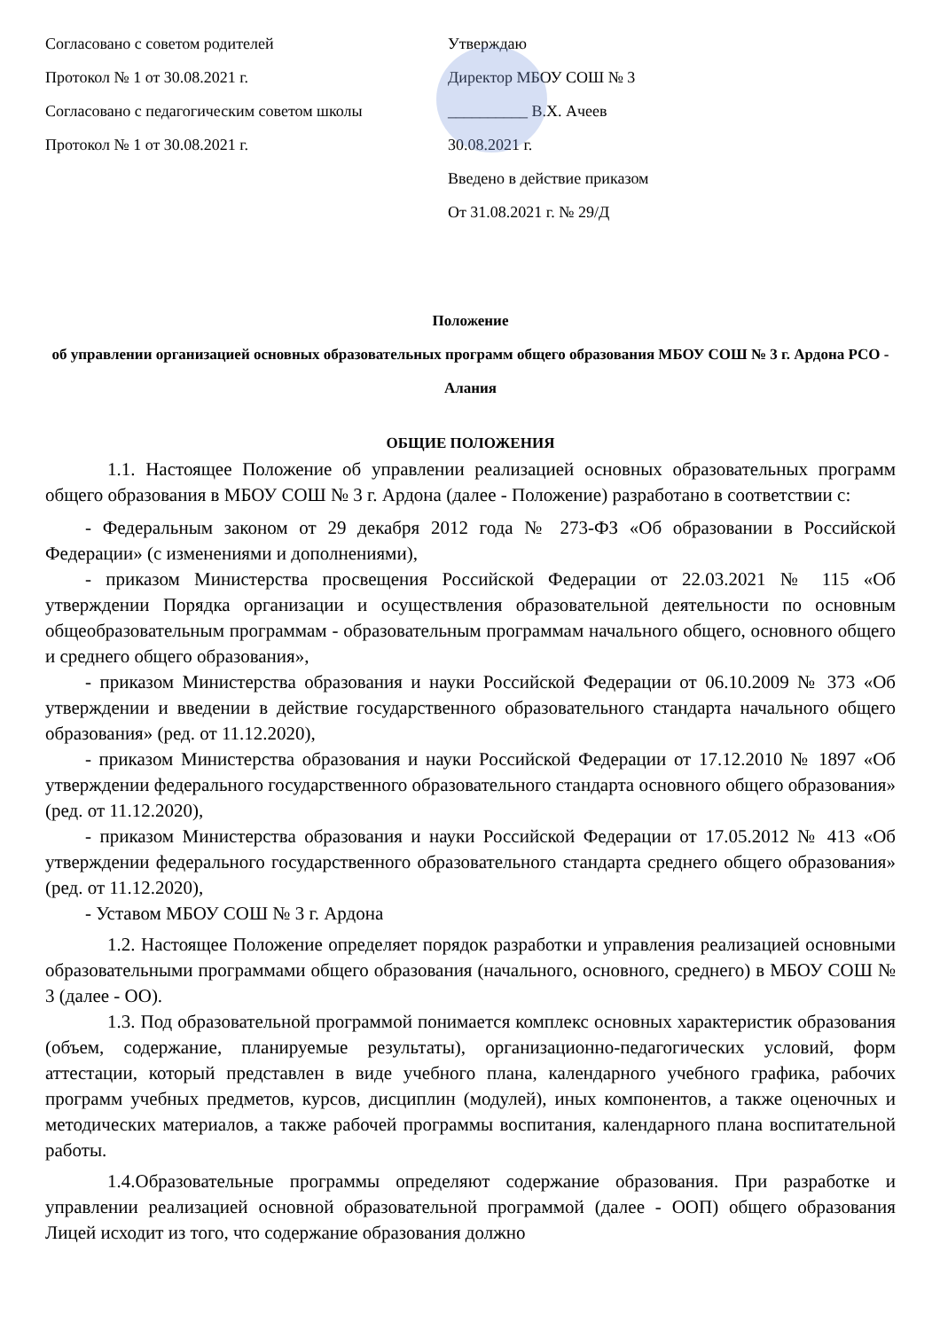Согласовано с советом родителей
Протокол № 1 от 30.08.2021 г.
Согласовано с педагогическим советом школы
Протокол № 1 от 30.08.2021 г.
Утверждаю
Директор МБОУ СОШ № 3
__________ В.Х. Ачеев
30.08.2021 г.
Введено в действие приказом
От 31.08.2021 г. № 29/Д
Положение
об управлении организацией основных образовательных программ общего образования МБОУ СОШ № 3 г. Ардона РСО - Алания
ОБЩИЕ ПОЛОЖЕНИЯ
1.1. Настоящее Положение об управлении реализацией основных образовательных программ общего образования в МБОУ СОШ № 3 г. Ардона (далее - Положение) разработано в соответствии с:
- Федеральным законом от 29 декабря 2012 года № 273-ФЗ «Об образовании в Российской Федерации» (с изменениями и дополнениями),
- приказом Министерства просвещения Российской Федерации от 22.03.2021 № 115 «Об утверждении Порядка организации и осуществления образовательной деятельности по основным общеобразовательным программам - образовательным программам начального общего, основного общего и среднего общего образования»,
- приказом Министерства образования и науки Российской Федерации от 06.10.2009 № 373 «Об утверждении и введении в действие государственного образовательного стандарта начального общего образования» (ред. от 11.12.2020),
- приказом Министерства образования и науки Российской Федерации от 17.12.2010 № 1897 «Об утверждении федерального государственного образовательного стандарта основного общего образования» (ред. от 11.12.2020),
- приказом Министерства образования и науки Российской Федерации от 17.05.2012 № 413 «Об утверждении федерального государственного образовательного стандарта среднего общего образования» (ред. от 11.12.2020),
- Уставом МБОУ СОШ № 3 г. Ардона
1.2. Настоящее Положение определяет порядок разработки и управления реализацией основными образовательными программами общего образования (начального, основного, среднего) в МБОУ СОШ № 3 (далее - ОО).
1.3. Под образовательной программой понимается комплекс основных характеристик образования (объем, содержание, планируемые результаты), организационно-педагогических условий, форм аттестации, который представлен в виде учебного плана, календарного учебного графика, рабочих программ учебных предметов, курсов, дисциплин (модулей), иных компонентов, а также оценочных и методических материалов, а также рабочей программы воспитания, календарного плана воспитательной работы.
1.4.Образовательные программы определяют содержание образования. При разработке и управлении реализацией основной образовательной программой (далее - ООП) общего образования Лицей исходит из того, что содержание образования должно